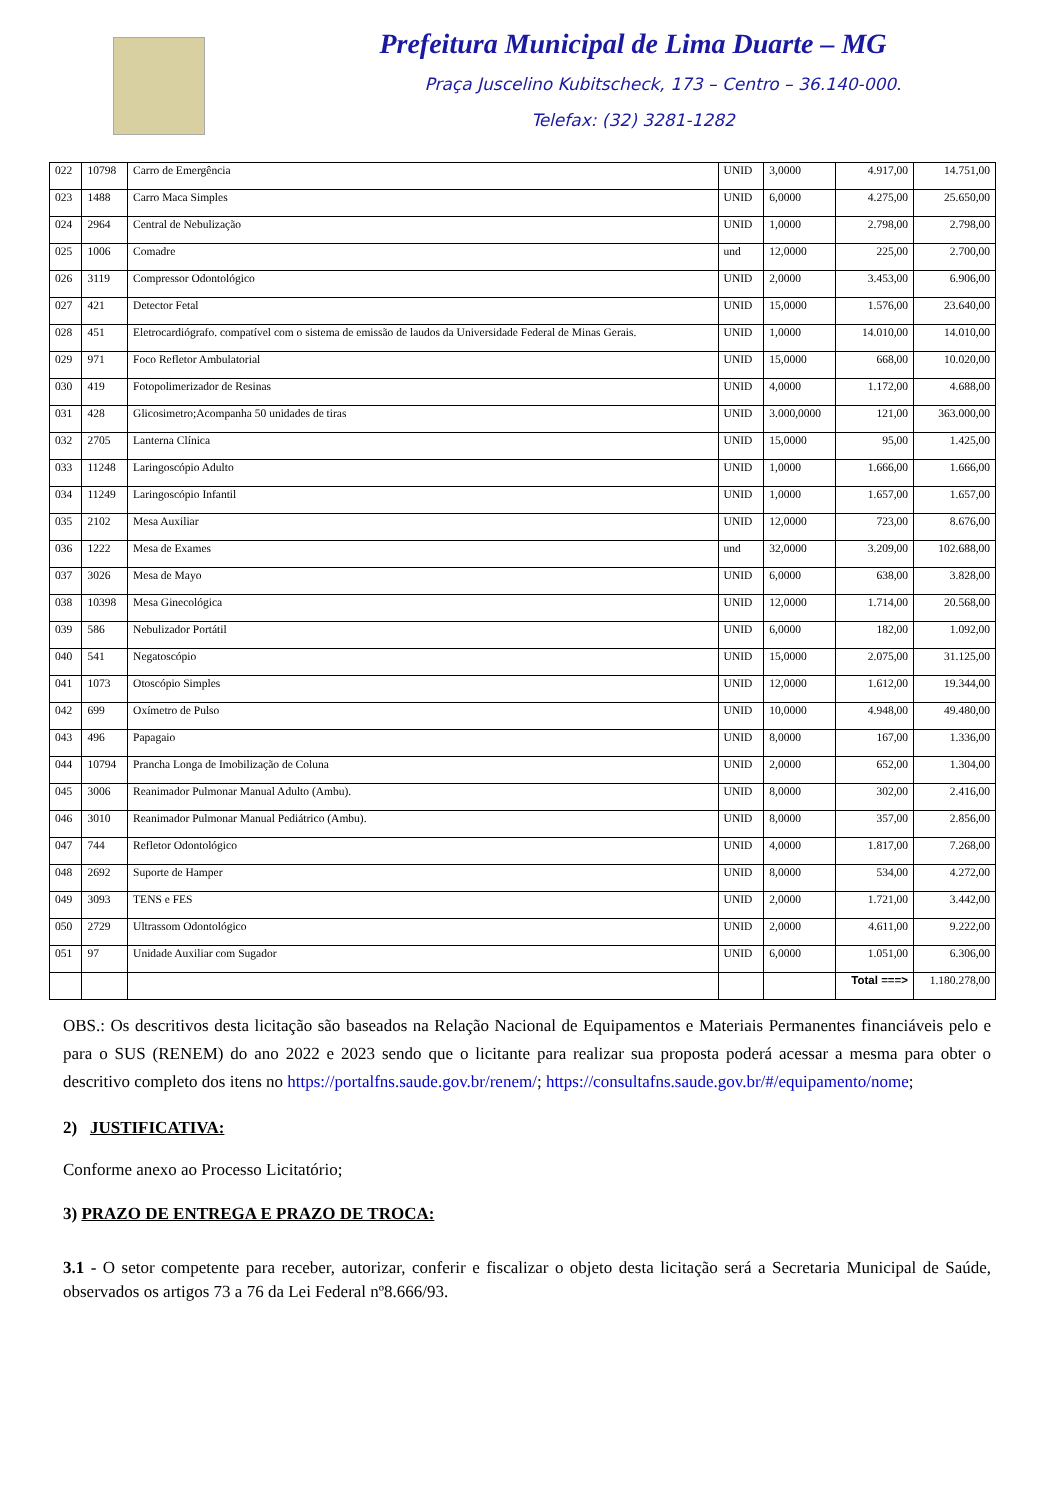Prefeitura Municipal de Lima Duarte – MG
Praça Juscelino Kubitscheck, 173 – Centro – 36.140-000.
Telefax: (32) 3281-1282
| 022 | 10798 | Carro de Emergência | UNID | 3,0000 | 4.917,00 | 14.751,00 |
| 023 | 1488 | Carro Maca Simples | UNID | 6,0000 | 4.275,00 | 25.650,00 |
| 024 | 2964 | Central de Nebulização | UNID | 1,0000 | 2.798,00 | 2.798,00 |
| 025 | 1006 | Comadre | und | 12,0000 | 225,00 | 2.700,00 |
| 026 | 3119 | Compressor Odontológico | UNID | 2,0000 | 3.453,00 | 6.906,00 |
| 027 | 421 | Detector Fetal | UNID | 15,0000 | 1.576,00 | 23.640,00 |
| 028 | 451 | Eletrocardiógrafo. compatível com o sistema de emissão de laudos da Universidade Federal de Minas Gerais. | UNID | 1,0000 | 14.010,00 | 14.010,00 |
| 029 | 971 | Foco Refletor Ambulatorial | UNID | 15,0000 | 668,00 | 10.020,00 |
| 030 | 419 | Fotopolimerizador de Resinas | UNID | 4,0000 | 1.172,00 | 4.688,00 |
| 031 | 428 | Glicosimetro;Acompanha 50 unidades de tiras | UNID | 3.000,0000 | 121,00 | 363.000,00 |
| 032 | 2705 | Lanterna Clínica | UNID | 15,0000 | 95,00 | 1.425,00 |
| 033 | 11248 | Laringoscópio Adulto | UNID | 1,0000 | 1.666,00 | 1.666,00 |
| 034 | 11249 | Laringoscópio Infantil | UNID | 1,0000 | 1.657,00 | 1.657,00 |
| 035 | 2102 | Mesa Auxiliar | UNID | 12,0000 | 723,00 | 8.676,00 |
| 036 | 1222 | Mesa de Exames | und | 32,0000 | 3.209,00 | 102.688,00 |
| 037 | 3026 | Mesa de Mayo | UNID | 6,0000 | 638,00 | 3.828,00 |
| 038 | 10398 | Mesa Ginecológica | UNID | 12,0000 | 1.714,00 | 20.568,00 |
| 039 | 586 | Nebulizador Portátil | UNID | 6,0000 | 182,00 | 1.092,00 |
| 040 | 541 | Negatoscópio | UNID | 15,0000 | 2.075,00 | 31.125,00 |
| 041 | 1073 | Otoscópio Simples | UNID | 12,0000 | 1.612,00 | 19.344,00 |
| 042 | 699 | Oxímetro de Pulso | UNID | 10,0000 | 4.948,00 | 49.480,00 |
| 043 | 496 | Papagaio | UNID | 8,0000 | 167,00 | 1.336,00 |
| 044 | 10794 | Prancha Longa de Imobilização de Coluna | UNID | 2,0000 | 652,00 | 1.304,00 |
| 045 | 3006 | Reanimador Pulmonar Manual Adulto (Ambu). | UNID | 8,0000 | 302,00 | 2.416,00 |
| 046 | 3010 | Reanimador Pulmonar Manual Pediátrico (Ambu). | UNID | 8,0000 | 357,00 | 2.856,00 |
| 047 | 744 | Refletor Odontológico | UNID | 4,0000 | 1.817,00 | 7.268,00 |
| 048 | 2692 | Suporte de Hamper | UNID | 8,0000 | 534,00 | 4.272,00 |
| 049 | 3093 | TENS e FES | UNID | 2,0000 | 1.721,00 | 3.442,00 |
| 050 | 2729 | Ultrassom Odontológico | UNID | 2,0000 | 4.611,00 | 9.222,00 |
| 051 | 97 | Unidade Auxiliar com Sugador | UNID | 6,0000 | 1.051,00 | 6.306,00 |
| | | | | | Total ===> | 1.180.278,00 |
OBS.: Os descritivos desta licitação são baseados na Relação Nacional de Equipamentos e Materiais Permanentes financiáveis pelo e para o SUS (RENEM) do ano 2022 e 2023 sendo que o licitante para realizar sua proposta poderá acessar a mesma para obter o descritivo completo dos itens no https://portalfns.saude.gov.br/renem/; https://consultafns.saude.gov.br/#/equipamento/nome;
2) JUSTIFICATIVA:
Conforme anexo ao Processo Licitatório;
3) PRAZO DE ENTREGA E PRAZO DE TROCA:
3.1 - O setor competente para receber, autorizar, conferir e fiscalizar o objeto desta licitação será a Secretaria Municipal de Saúde, observados os artigos 73 a 76 da Lei Federal nº8.666/93.